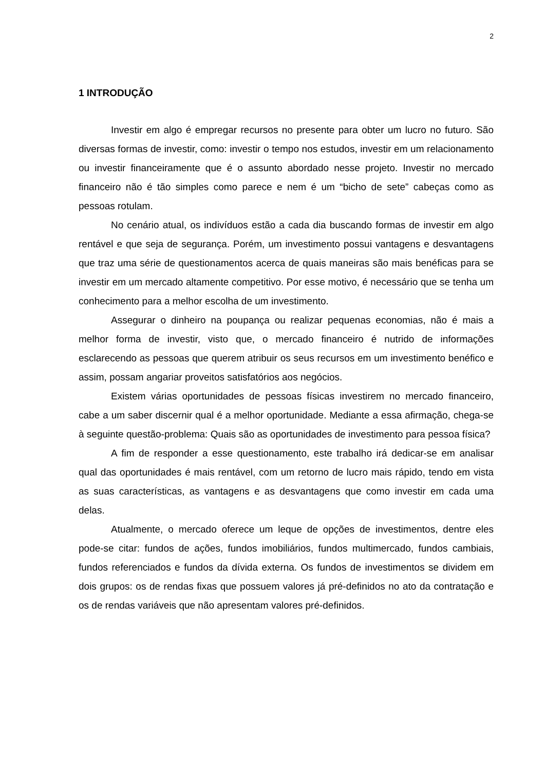2
1 INTRODUÇÃO
Investir em algo é empregar recursos no presente para obter um lucro no futuro. São diversas formas de investir, como: investir o tempo nos estudos, investir em um relacionamento ou investir financeiramente que é o assunto abordado nesse projeto. Investir no mercado financeiro não é tão simples como parece e nem é um “bicho de sete” cabeças como as pessoas rotulam.
No cenário atual, os indivíduos estão a cada dia buscando formas de investir em algo rentável e que seja de segurança. Porém, um investimento possui vantagens e desvantagens que traz uma série de questionamentos acerca de quais maneiras são mais benéficas para se investir em um mercado altamente competitivo. Por esse motivo, é necessário que se tenha um conhecimento para a melhor escolha de um investimento.
Assegurar o dinheiro na poupança ou realizar pequenas economias, não é mais a melhor forma de investir, visto que, o mercado financeiro é nutrido de informações esclarecendo as pessoas que querem atribuir os seus recursos em um investimento benéfico e assim, possam angariar proveitos satisfatórios aos negócios.
Existem várias oportunidades de pessoas físicas investirem no mercado financeiro, cabe a um saber discernir qual é a melhor oportunidade. Mediante a essa afirmação, chega-se à seguinte questão-problema: Quais são as oportunidades de investimento para pessoa física?
A fim de responder a esse questionamento, este trabalho irá dedicar-se em analisar qual das oportunidades é mais rentável, com um retorno de lucro mais rápido, tendo em vista as suas características, as vantagens e as desvantagens que como investir em cada uma delas.
Atualmente, o mercado oferece um leque de opções de investimentos, dentre eles pode-se citar: fundos de ações, fundos imobiliários, fundos multimercado, fundos cambiais, fundos referenciados e fundos da dívida externa. Os fundos de investimentos se dividem em dois grupos: os de rendas fixas que possuem valores já pré-definidos no ato da contratação e os de rendas variáveis que não apresentam valores pré-definidos.